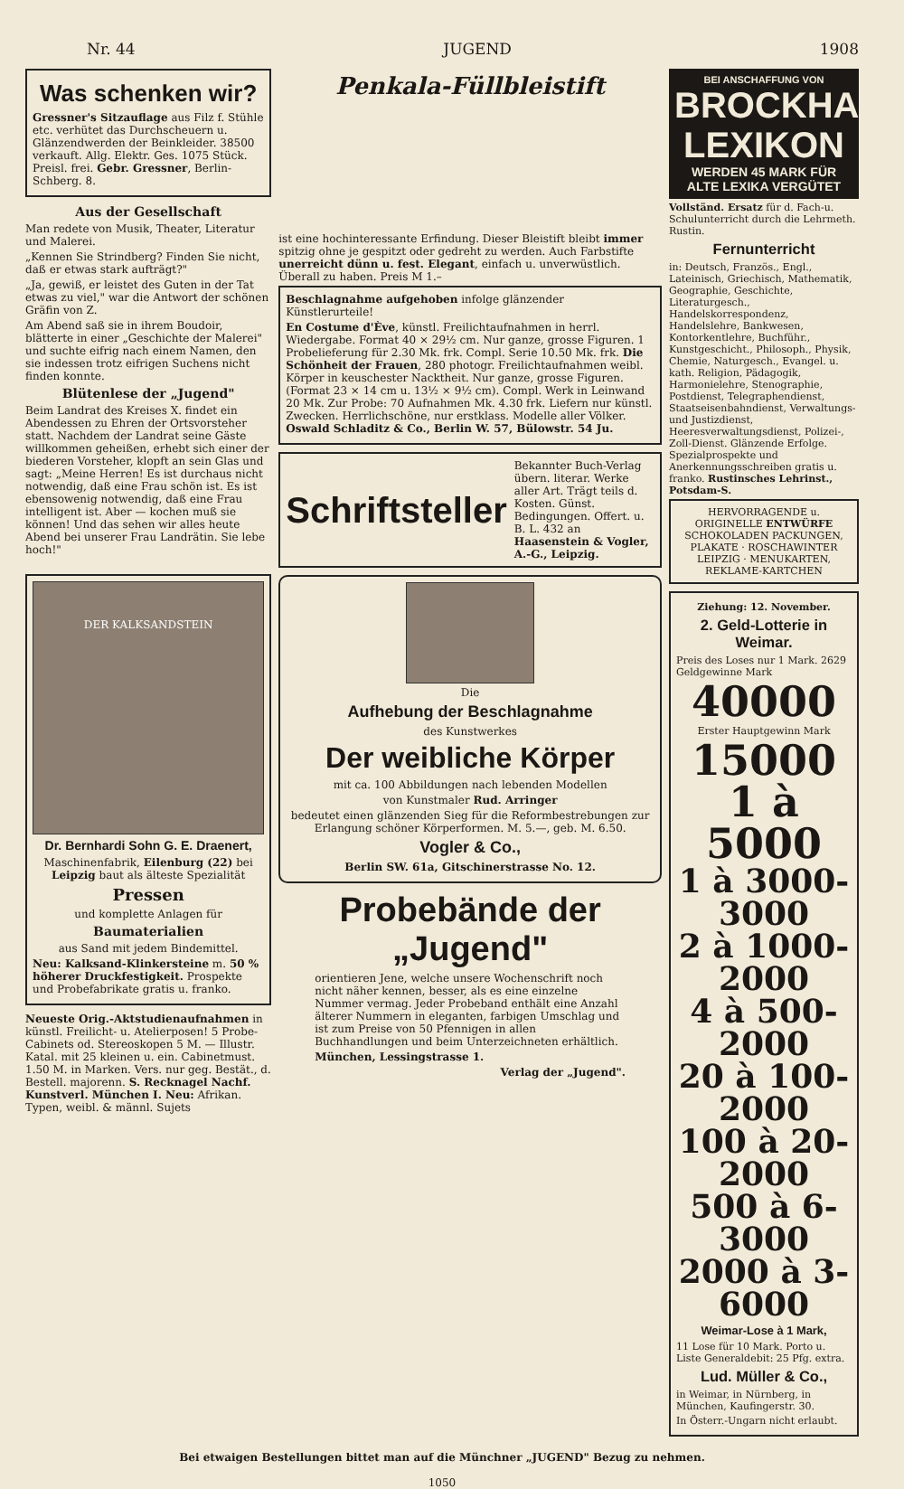Nr. 44 JUGEND 1908
Was schenken wir?
Gressner's Sitzauflage aus Filz f. Stühle etc. verhütet das Durchscheuern u. Glänzendwerden der Beinkleider. 38500 verkauft. Allg. Elektr. Ges. 1075 Stück. Preisl. frei. Gebr. Gressner, Berlin-Schberg. 8.
Aus der Gesellschaft
Man redete von Musik, Theater, Literatur und Malerei.
„Kennen Sie Strindberg? Finden Sie nicht, daß er etwas stark aufträgt?"
„Ja, gewiß, er leistet des Guten in der Tat etwas zu viel," war die Antwort der schönen Gräfin von Z.
Am Abend saß sie in ihrem Boudoir, blätterte in einer „Geschichte der Malerei" und suchte eifrig nach einem Namen, den sie indessen trotz eifrigen Suchens nicht finden konnte.
Blütenlese der „Jugend"
Beim Landrat des Kreises X. findet ein Abendessen zu Ehren der Ortsvorsteher statt. Nachdem der Landrat seine Gäste willkommen geheißen, erhebt sich einer der biederen Vorsteher, klopft an sein Glas und sagt: „Meine Herren! Es ist durchaus nicht notwendig, daß eine Frau schön ist. Es ist ebensowenig notwendig, daß eine Frau intelligent ist. Aber — kochen muß sie können! Und das sehen wir alles heute Abend bei unserer Frau Landrätin. Sie lebe hoch!"
DER KALKSANDSTEIN
Dr. Bernhardi Sohn G. E. Draenert,
Maschinenfabrik, Eilenburg (22) bei Leipzig baut als älteste Spezialität
Pressen
und komplette Anlagen für
Baumaterialien
aus Sand mit jedem Bindemittel.
Neu: Kalksand-Klinkersteine m. 50 % höherer Druckfestigkeit. Prospekte und Probefabrikate gratis u. franko.
Neueste Orig.-Aktstudienaufnahmen in künstl. Freilicht- u. Atelierposen! 5 Probe-Cabinets od. Stereoskopen 5 M. — Illustr. Katal. mit 25 kleinen u. ein. Cabinetmust. 1.50 M. in Marken. Vers. nur geg. Bestät., d. Bestell. majorenn. S. Recknagel Nachf. Kunstverl. München I. Neu: Afrikan. Typen, weibl. & männl. Sujets
Penkala-Füllbleistift
ist eine hochinteressante Erfindung. Dieser Bleistift bleibt immer spitzig ohne je gespitzt oder gedreht zu werden. Auch Farbstifte unerreicht dünn u. fest. Elegant, einfach u. unverwüstlich. Überall zu haben. Preis M 1.–
Beschlagnahme aufgehoben infolge glänzender Künstlerurteile!
En Costume d'Ève, künstl. Freilichtaufnahmen in herrl. Wiedergabe. Format 40 × 29½ cm. Nur ganze, grosse Figuren. 1 Probelieferung für 2.30 Mk. frk. Compl. Serie 10.50 Mk. frk. Die Schönheit der Frauen, 280 photogr. Freilichtaufnahmen weibl. Körper in keuschester Nacktheit. Nur ganze, grosse Figuren. (Format 23 × 14 cm u. 13½ × 9½ cm). Compl. Werk in Leinwand 20 Mk. Zur Probe: 70 Aufnahmen Mk. 4.30 frk. Liefern nur künstl. Zwecken. Herrlichschöne, nur erstklass. Modelle aller Völker. Oswald Schladitz & Co., Berlin W. 57, Bülowstr. 54 Ju.
Schriftsteller Bekannter Buch-Verlag übern. literar. Werke aller Art. Trägt teils d. Kosten. Günst. Bedingungen. Offert. u. B. L. 432 an Haasenstein & Vogler, A.-G., Leipzig.
Die
Aufhebung der Beschlagnahme
des Kunstwerkes
Der weibliche Körper
mit ca. 100 Abbildungen nach lebenden Modellen
von Kunstmaler Rud. Arringer
bedeutet einen glänzenden Sieg für die Reformbestrebungen zur Erlangung schöner Körperformen. M. 5.—, geb. M. 6.50.
Vogler & Co.,
Berlin SW. 61a, Gitschinerstrasse No. 12.
Probebände der „Jugend"
orientieren Jene, welche unsere Wochenschrift noch nicht näher kennen, besser, als es eine einzelne Nummer vermag. Jeder Probeband enthält eine Anzahl älterer Nummern in eleganten, farbigen Umschlag und ist zum Preise von 50 Pfennigen in allen Buchhandlungen und beim Unterzeichneten erhältlich.
München, Lessingstrasse 1.
Verlag der „Jugend".
BEI ANSCHAFFUNG VON
BROCKHAUS' LEXIKON
WERDEN 45 MARK FÜR ALTE LEXIKA VERGÜTET
Vollständ. Ersatz für d. Fach-u. Schulunterricht durch die Lehrmeth. Rustin.
Fernunterricht
in: Deutsch, Französ., Engl., Lateinisch, Griechisch, Mathematik, Geographie, Geschichte, Literaturgesch., Handelskorrespondenz, Handelslehre, Bankwesen, Kontorkentlehre, Buchführ., Kunstgeschicht., Philosoph., Physik, Chemie, Naturgesch., Evangel. u. kath. Religion, Pädagogik, Harmonielehre, Stenographie, Postdienst, Telegraphendienst, Staatseisenbahndienst, Verwaltungs- und Justizdienst, Heeresverwaltungsdienst, Polizei-, Zoll-Dienst. Glänzende Erfolge. Spezialprospekte und Anerkennungsschreiben gratis u. franko. Rustinsches Lehrinst., Potsdam-S.
HERVORRAGENDE u. ORIGINELLE ENTWÜRFE
SCHOKOLADEN PACKUNGEN, PLAKATE · ROSCHAWINTER LEIPZIG · MENUKARTEN, REKLAME-KARTCHEN
Ziehung: 12. November.
2. Geld-Lotterie in Weimar.
Preis des Loses nur 1 Mark. 2629 Geldgewinne Mark
40000
Erster Hauptgewinn Mark
15000
1 à 5000
1 à 3000- 3000
2 à 1000- 2000
4 à 500- 2000
20 à 100- 2000
100 à 20- 2000
500 à 6- 3000
2000 à 3- 6000
Weimar-Lose à 1 Mark,
11 Lose für 10 Mark. Porto u. Liste Generaldebit: 25 Pfg. extra.
Lud. Müller & Co.,
in Weimar, in Nürnberg, in München, Kaufingerstr. 30.
In Österr.-Ungarn nicht erlaubt.
Bei etwaigen Bestellungen bittet man auf die Münchner „JUGEND" Bezug zu nehmen.
1050